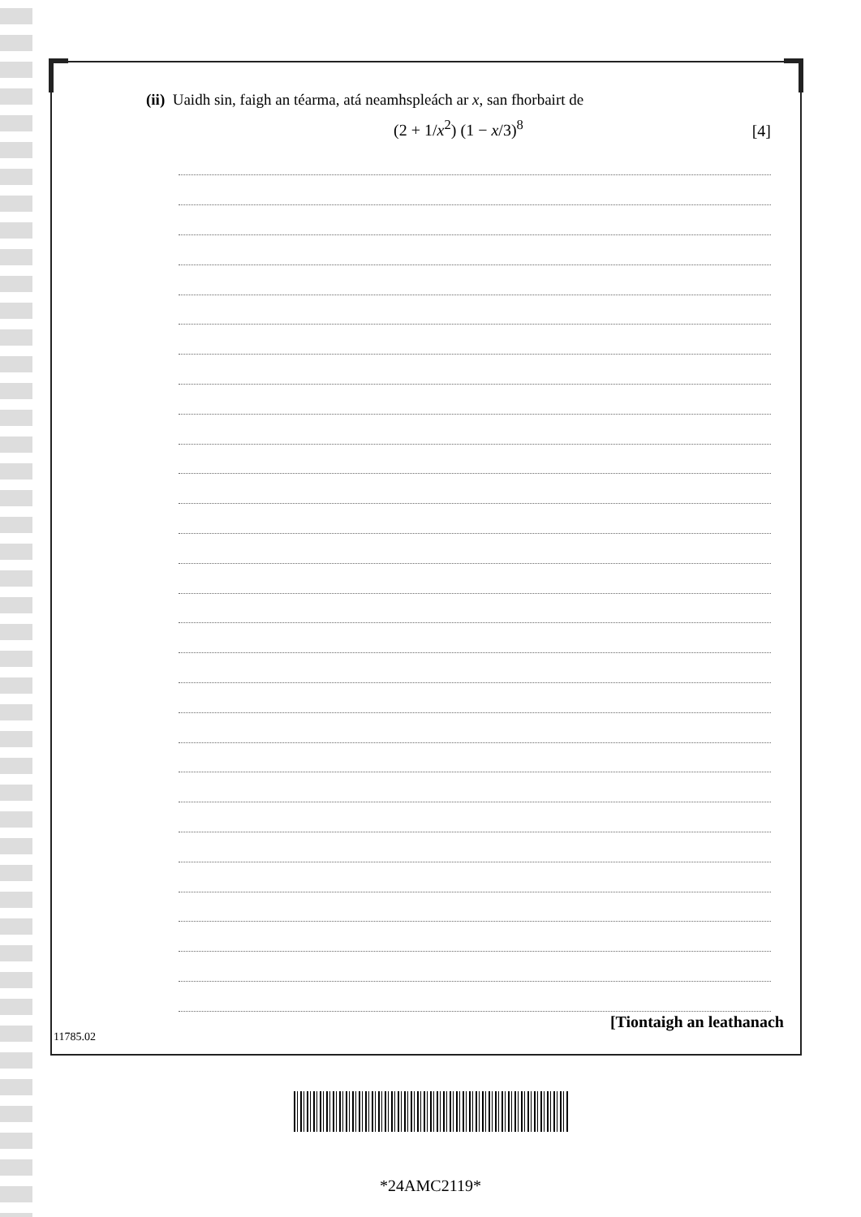(ii) Uaidh sin, faigh an téarma, atá neamhspleách ar x, san fhorbairt de
(2 + 1/x<sup>2</sup>) (1 − x/3)<sup>8</sup> [4]
[Tiontaigh an leathanach
11785.02
*24AMC2119*